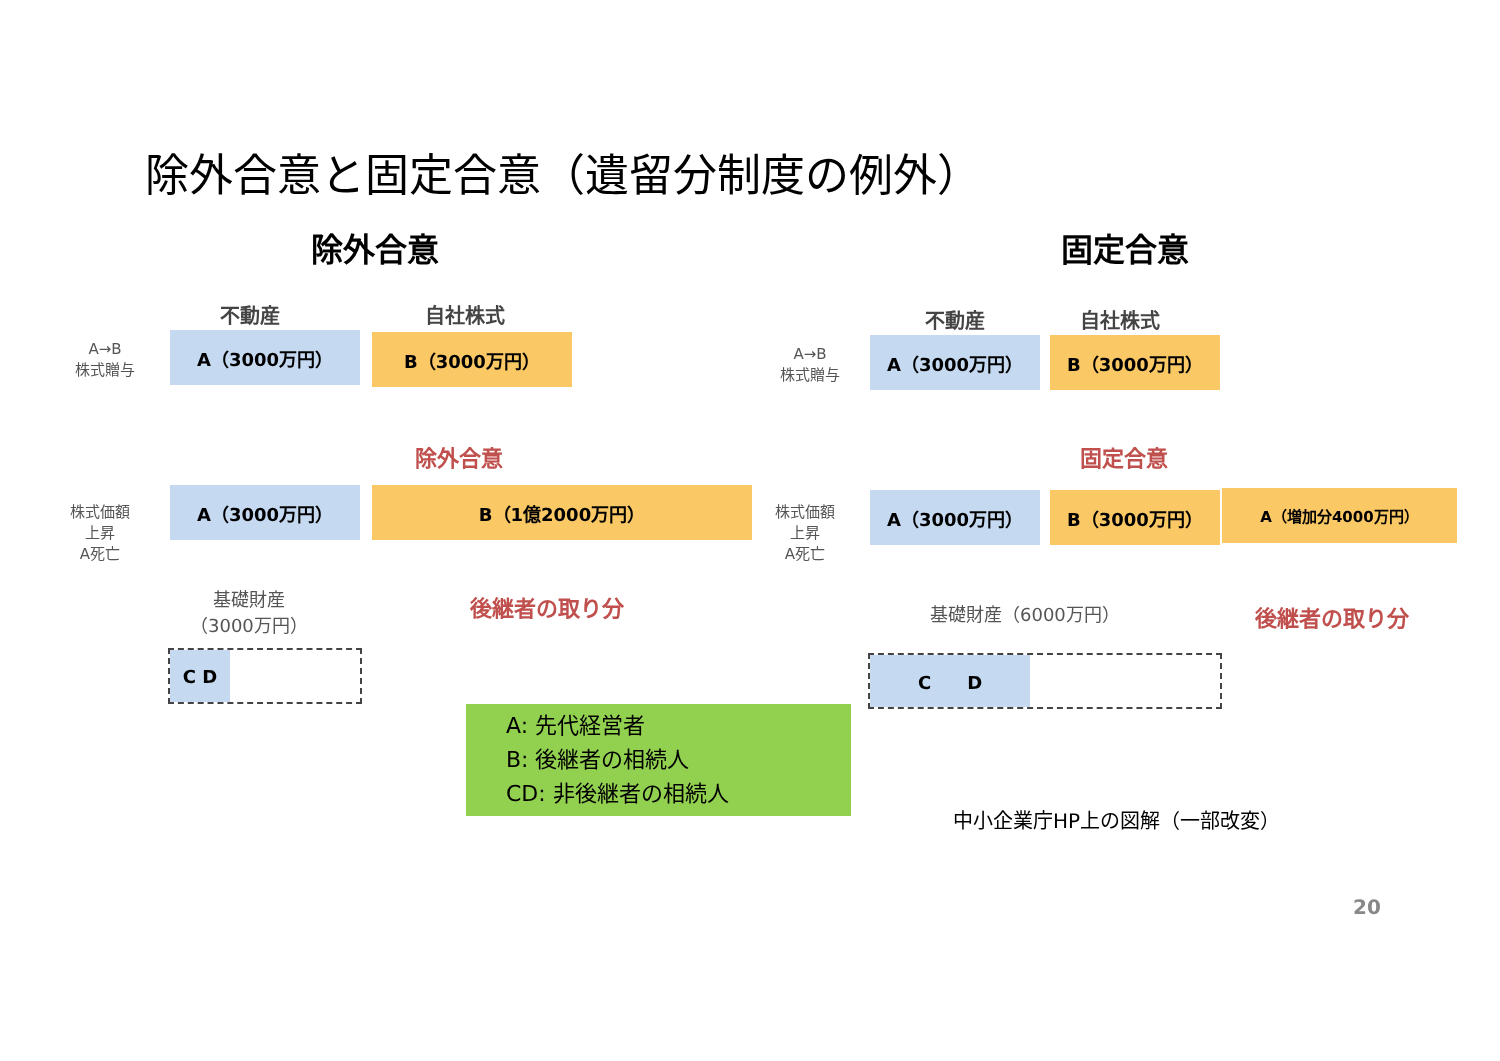除外合意と固定合意（遺留分制度の例外）
除外合意 固定合意
不動産 自社株式
A→B
株式贈与
A（3000万円） B（3000万円）
除外合意
株式価額
上昇
A死亡
A（3000万円） B（1億2000万円）
基礎財産
（3000万円）
後継者の取り分
C D
不動産 自社株式
A→B
株式贈与
A（3000万円） B（3000万円）
固定合意
株式価額
上昇
A死亡
A（3000万円） B（3000万円） A（増加分4000万円）
基礎財産（6000万円） 後継者の取り分
C　　D
A: 先代経営者
B: 後継者の相続人
CD: 非後継者の相続人
中小企業庁HP上の図解（一部改変）
20